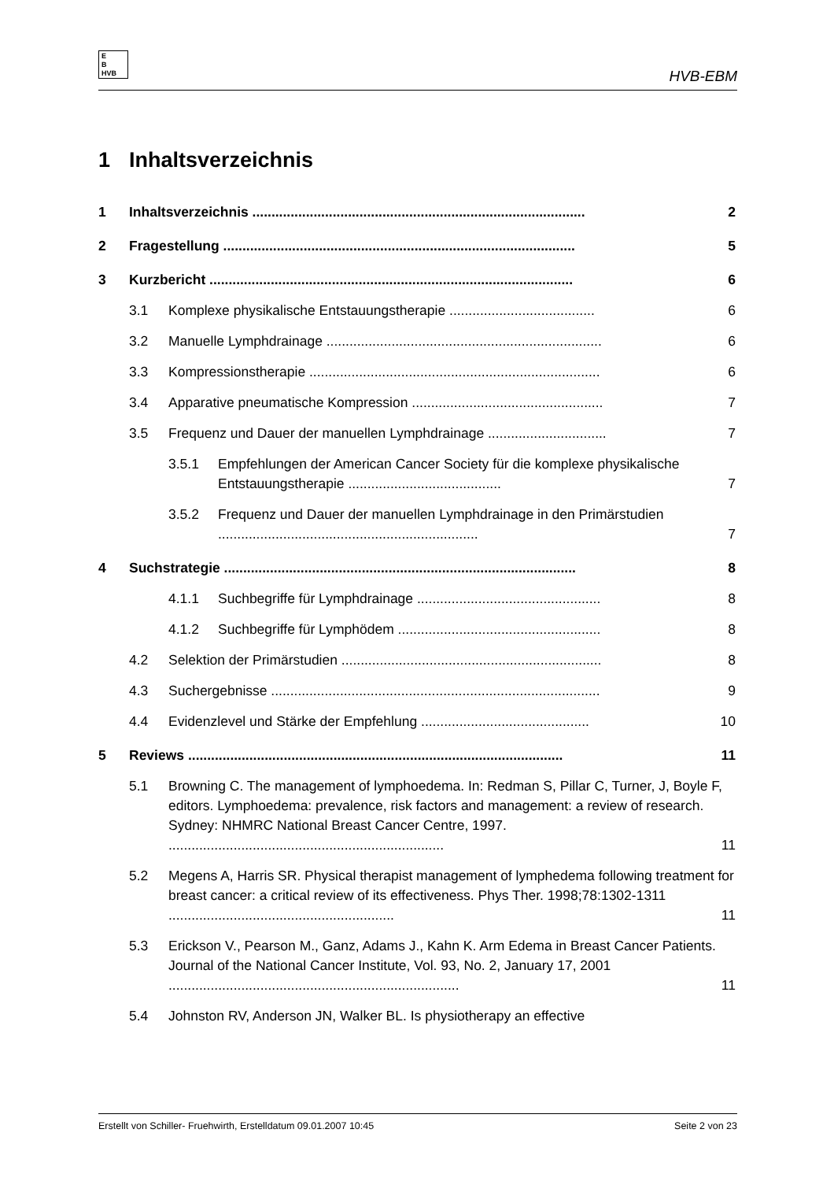E
B
HVB
HVB-EBM
1 Inhaltsverzeichnis
1 Inhaltsverzeichnis ....................................................................................... 2
2 Fragestellung ............................................................................................ 5
3 Kurzbericht ............................................................................................... 6
3.1 Komplexe physikalische Entstauungstherapie ...................................... 6
3.2 Manuelle Lymphdrainage ........................................................................ 6
3.3 Kompressionstherapie ............................................................................ 6
3.4 Apparative pneumatische Kompression .................................................. 7
3.5 Frequenz und Dauer der manuellen Lymphdrainage ............................... 7
3.5.1 Empfehlungen der American Cancer Society für die komplexe physikalische Entstauungstherapie ........................................ 7
3.5.2 Frequenz und Dauer der manuellen Lymphdrainage in den Primärstudien .................................................................... 7
4 Suchstrategie ............................................................................................ 8
4.1.1 Suchbegriffe für Lymphdrainage ................................................ 8
4.1.2 Suchbegriffe für Lymphödem ..................................................... 8
4.2 Selektion der Primärstudien .................................................................... 8
4.3 Suchergebnisse ...................................................................................... 9
4.4 Evidenzlevel und Stärke der Empfehlung ............................................ 10
5 Reviews .................................................................................................. 11
5.1 Browning C. The management of lymphoedema. In: Redman S, Pillar C, Turner, J, Boyle F, editors. Lymphoedema: prevalence, risk factors and management: a review of research. Sydney: NHMRC National Breast Cancer Centre, 1997. ........................................................................ 11
5.2 Megens A, Harris SR. Physical therapist management of lymphedema following treatment for breast cancer: a critical review of its effectiveness. Phys Ther. 1998;78:1302-1311 ........................................................... 11
5.3 Erickson V., Pearson M., Ganz, Adams J., Kahn K. Arm Edema in Breast Cancer Patients. Journal of the National Cancer Institute, Vol. 93, No. 2, January 17, 2001 ............................................................................ 11
5.4 Johnston RV, Anderson JN, Walker BL. Is physiotherapy an effective
Erstellt von Schiller- Fruehwirth, Erstelldatum 09.01.2007 10:45 Seite 2 von 23